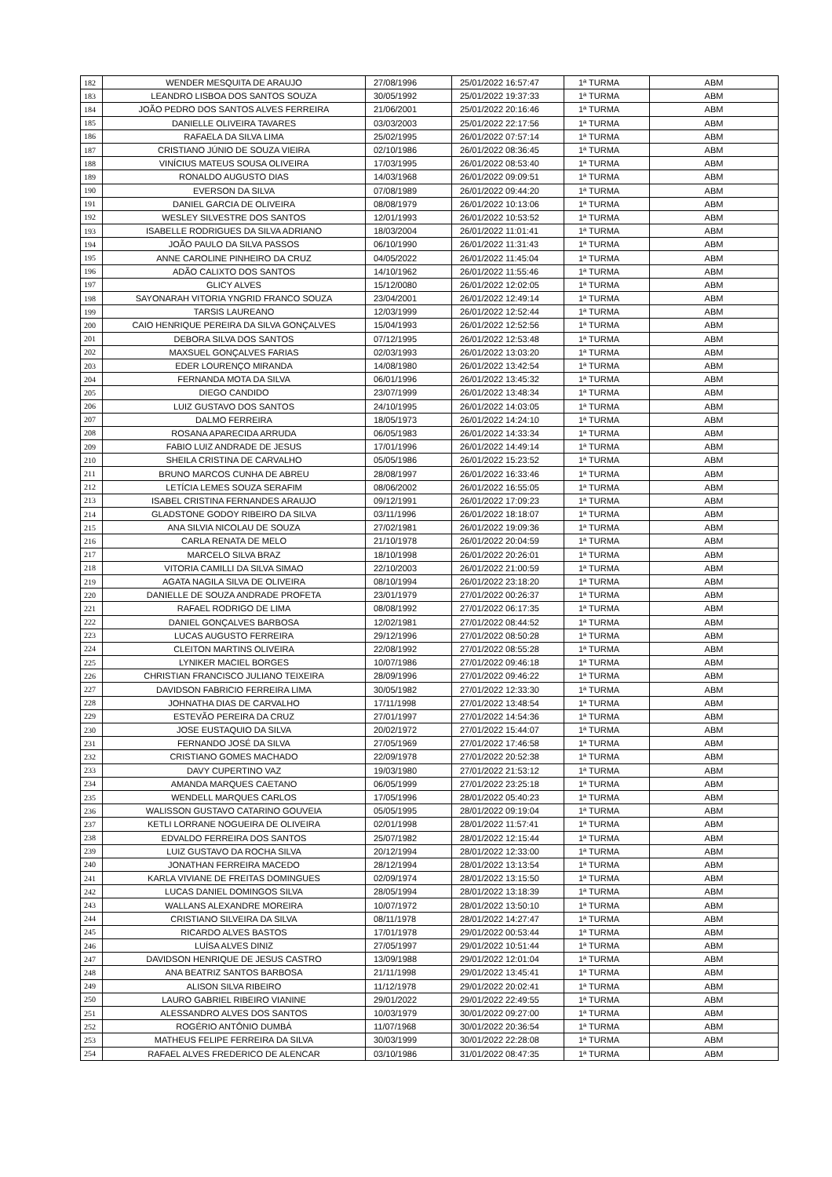| 182 | WENDER MESQUITA DE ARAUJO | 27/08/1996 | 25/01/2022 16:57:47 | 1ª TURMA | ABM |
| 183 | LEANDRO LISBOA DOS SANTOS SOUZA | 30/05/1992 | 25/01/2022 19:37:33 | 1ª TURMA | ABM |
| 184 | JOÃO PEDRO DOS SANTOS ALVES FERREIRA | 21/06/2001 | 25/01/2022 20:16:46 | 1ª TURMA | ABM |
| 185 | DANIELLE OLIVEIRA TAVARES | 03/03/2003 | 25/01/2022 22:17:56 | 1ª TURMA | ABM |
| 186 | RAFAELA DA SILVA LIMA | 25/02/1995 | 26/01/2022 07:57:14 | 1ª TURMA | ABM |
| 187 | CRISTIANO JÚNIO DE SOUZA VIEIRA | 02/10/1986 | 26/01/2022 08:36:45 | 1ª TURMA | ABM |
| 188 | VINÍCIUS MATEUS SOUSA OLIVEIRA | 17/03/1995 | 26/01/2022 08:53:40 | 1ª TURMA | ABM |
| 189 | RONALDO AUGUSTO DIAS | 14/03/1968 | 26/01/2022 09:09:51 | 1ª TURMA | ABM |
| 190 | EVERSON DA SILVA | 07/08/1989 | 26/01/2022 09:44:20 | 1ª TURMA | ABM |
| 191 | DANIEL GARCIA DE OLIVEIRA | 08/08/1979 | 26/01/2022 10:13:06 | 1ª TURMA | ABM |
| 192 | WESLEY SILVESTRE DOS SANTOS | 12/01/1993 | 26/01/2022 10:53:52 | 1ª TURMA | ABM |
| 193 | ISABELLE RODRIGUES DA SILVA ADRIANO | 18/03/2004 | 26/01/2022 11:01:41 | 1ª TURMA | ABM |
| 194 | JOÃO PAULO DA SILVA PASSOS | 06/10/1990 | 26/01/2022 11:31:43 | 1ª TURMA | ABM |
| 195 | ANNE CAROLINE PINHEIRO DA CRUZ | 04/05/2022 | 26/01/2022 11:45:04 | 1ª TURMA | ABM |
| 196 | ADÃO CALIXTO DOS SANTOS | 14/10/1962 | 26/01/2022 11:55:46 | 1ª TURMA | ABM |
| 197 | GLICY ALVES | 15/12/0080 | 26/01/2022 12:02:05 | 1ª TURMA | ABM |
| 198 | SAYONARAH VITORIA YNGRID FRANCO SOUZA | 23/04/2001 | 26/01/2022 12:49:14 | 1ª TURMA | ABM |
| 199 | TARSIS LAUREANO | 12/03/1999 | 26/01/2022 12:52:44 | 1ª TURMA | ABM |
| 200 | CAIO HENRIQUE PEREIRA DA SILVA GONÇALVES | 15/04/1993 | 26/01/2022 12:52:56 | 1ª TURMA | ABM |
| 201 | DEBORA SILVA DOS SANTOS | 07/12/1995 | 26/01/2022 12:53:48 | 1ª TURMA | ABM |
| 202 | MAXSUEL GONÇALVES FARIAS | 02/03/1993 | 26/01/2022 13:03:20 | 1ª TURMA | ABM |
| 203 | EDER LOURENÇO MIRANDA | 14/08/1980 | 26/01/2022 13:42:54 | 1ª TURMA | ABM |
| 204 | FERNANDA MOTA DA SILVA | 06/01/1996 | 26/01/2022 13:45:32 | 1ª TURMA | ABM |
| 205 | DIEGO CANDIDO | 23/07/1999 | 26/01/2022 13:48:34 | 1ª TURMA | ABM |
| 206 | LUIZ GUSTAVO DOS SANTOS | 24/10/1995 | 26/01/2022 14:03:05 | 1ª TURMA | ABM |
| 207 | DALMO FERREIRA | 18/05/1973 | 26/01/2022 14:24:10 | 1ª TURMA | ABM |
| 208 | ROSANA APARECIDA ARRUDA | 06/05/1983 | 26/01/2022 14:33:34 | 1ª TURMA | ABM |
| 209 | FABIO LUIZ ANDRADE DE JESUS | 17/01/1996 | 26/01/2022 14:49:14 | 1ª TURMA | ABM |
| 210 | SHEILA CRISTINA DE CARVALHO | 05/05/1986 | 26/01/2022 15:23:52 | 1ª TURMA | ABM |
| 211 | BRUNO MARCOS CUNHA DE ABREU | 28/08/1997 | 26/01/2022 16:33:46 | 1ª TURMA | ABM |
| 212 | LETÍCIA LEMES SOUZA SERAFIM | 08/06/2002 | 26/01/2022 16:55:05 | 1ª TURMA | ABM |
| 213 | ISABEL CRISTINA FERNANDES ARAUJO | 09/12/1991 | 26/01/2022 17:09:23 | 1ª TURMA | ABM |
| 214 | GLADSTONE GODOY RIBEIRO DA SILVA | 03/11/1996 | 26/01/2022 18:18:07 | 1ª TURMA | ABM |
| 215 | ANA SILVIA NICOLAU DE SOUZA | 27/02/1981 | 26/01/2022 19:09:36 | 1ª TURMA | ABM |
| 216 | CARLA RENATA DE MELO | 21/10/1978 | 26/01/2022 20:04:59 | 1ª TURMA | ABM |
| 217 | MARCELO SILVA BRAZ | 18/10/1998 | 26/01/2022 20:26:01 | 1ª TURMA | ABM |
| 218 | VITORIA CAMILLI DA SILVA SIMAO | 22/10/2003 | 26/01/2022 21:00:59 | 1ª TURMA | ABM |
| 219 | AGATA NAGILA SILVA DE OLIVEIRA | 08/10/1994 | 26/01/2022 23:18:20 | 1ª TURMA | ABM |
| 220 | DANIELLE DE SOUZA ANDRADE PROFETA | 23/01/1979 | 27/01/2022 00:26:37 | 1ª TURMA | ABM |
| 221 | RAFAEL RODRIGO DE LIMA | 08/08/1992 | 27/01/2022 06:17:35 | 1ª TURMA | ABM |
| 222 | DANIEL GONÇALVES BARBOSA | 12/02/1981 | 27/01/2022 08:44:52 | 1ª TURMA | ABM |
| 223 | LUCAS AUGUSTO FERREIRA | 29/12/1996 | 27/01/2022 08:50:28 | 1ª TURMA | ABM |
| 224 | CLEITON MARTINS OLIVEIRA | 22/08/1992 | 27/01/2022 08:55:28 | 1ª TURMA | ABM |
| 225 | LYNIKER MACIEL BORGES | 10/07/1986 | 27/01/2022 09:46:18 | 1ª TURMA | ABM |
| 226 | CHRISTIAN FRANCISCO JULIANO TEIXEIRA | 28/09/1996 | 27/01/2022 09:46:22 | 1ª TURMA | ABM |
| 227 | DAVIDSON FABRICIO FERREIRA LIMA | 30/05/1982 | 27/01/2022 12:33:30 | 1ª TURMA | ABM |
| 228 | JOHNATHA DIAS DE CARVALHO | 17/11/1998 | 27/01/2022 13:48:54 | 1ª TURMA | ABM |
| 229 | ESTEVÃO PEREIRA DA CRUZ | 27/01/1997 | 27/01/2022 14:54:36 | 1ª TURMA | ABM |
| 230 | JOSE EUSTAQUIO DA SILVA | 20/02/1972 | 27/01/2022 15:44:07 | 1ª TURMA | ABM |
| 231 | FERNANDO JOSÉ DA SILVA | 27/05/1969 | 27/01/2022 17:46:58 | 1ª TURMA | ABM |
| 232 | CRISTIANO GOMES MACHADO | 22/09/1978 | 27/01/2022 20:52:38 | 1ª TURMA | ABM |
| 233 | DAVY CUPERTINO VAZ | 19/03/1980 | 27/01/2022 21:53:12 | 1ª TURMA | ABM |
| 234 | AMANDA MARQUES CAETANO | 06/05/1999 | 27/01/2022 23:25:18 | 1ª TURMA | ABM |
| 235 | WENDELL MARQUES CARLOS | 17/05/1996 | 28/01/2022 05:40:23 | 1ª TURMA | ABM |
| 236 | WALISSON GUSTAVO CATARINO GOUVEIA | 05/05/1995 | 28/01/2022 09:19:04 | 1ª TURMA | ABM |
| 237 | KETLI LORRANE NOGUEIRA DE OLIVEIRA | 02/01/1998 | 28/01/2022 11:57:41 | 1ª TURMA | ABM |
| 238 | EDVALDO FERREIRA DOS SANTOS | 25/07/1982 | 28/01/2022 12:15:44 | 1ª TURMA | ABM |
| 239 | LUIZ GUSTAVO DA ROCHA SILVA | 20/12/1994 | 28/01/2022 12:33:00 | 1ª TURMA | ABM |
| 240 | JONATHAN FERREIRA MACEDO | 28/12/1994 | 28/01/2022 13:13:54 | 1ª TURMA | ABM |
| 241 | KARLA VIVIANE DE FREITAS DOMINGUES | 02/09/1974 | 28/01/2022 13:15:50 | 1ª TURMA | ABM |
| 242 | LUCAS DANIEL DOMINGOS SILVA | 28/05/1994 | 28/01/2022 13:18:39 | 1ª TURMA | ABM |
| 243 | WALLANS ALEXANDRE MOREIRA | 10/07/1972 | 28/01/2022 13:50:10 | 1ª TURMA | ABM |
| 244 | CRISTIANO SILVEIRA DA SILVA | 08/11/1978 | 28/01/2022 14:27:47 | 1ª TURMA | ABM |
| 245 | RICARDO ALVES BASTOS | 17/01/1978 | 29/01/2022 00:53:44 | 1ª TURMA | ABM |
| 246 | LUÍSA ALVES DINIZ | 27/05/1997 | 29/01/2022 10:51:44 | 1ª TURMA | ABM |
| 247 | DAVIDSON HENRIQUE DE JESUS CASTRO | 13/09/1988 | 29/01/2022 12:01:04 | 1ª TURMA | ABM |
| 248 | ANA BEATRIZ SANTOS BARBOSA | 21/11/1998 | 29/01/2022 13:45:41 | 1ª TURMA | ABM |
| 249 | ALISON SILVA RIBEIRO | 11/12/1978 | 29/01/2022 20:02:41 | 1ª TURMA | ABM |
| 250 | LAURO GABRIEL RIBEIRO VIANINE | 29/01/2022 | 29/01/2022 22:49:55 | 1ª TURMA | ABM |
| 251 | ALESSANDRO ALVES DOS SANTOS | 10/03/1979 | 30/01/2022 09:27:00 | 1ª TURMA | ABM |
| 252 | ROGÉRIO ANTÔNIO DUMBÁ | 11/07/1968 | 30/01/2022 20:36:54 | 1ª TURMA | ABM |
| 253 | MATHEUS FELIPE FERREIRA DA SILVA | 30/03/1999 | 30/01/2022 22:28:08 | 1ª TURMA | ABM |
| 254 | RAFAEL ALVES FREDERICO DE ALENCAR | 03/10/1986 | 31/01/2022 08:47:35 | 1ª TURMA | ABM |